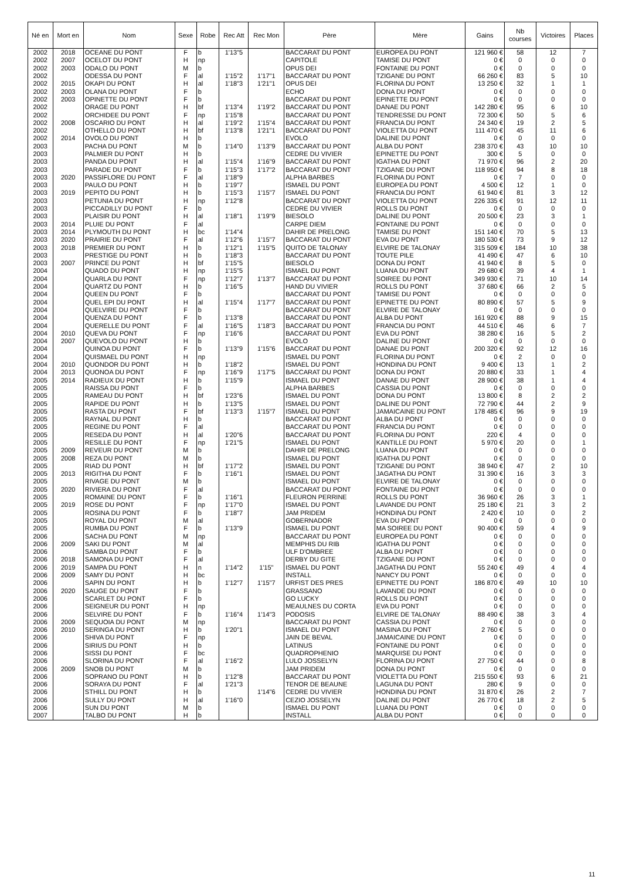| Né en | Mort en | Nom | Sexe | Robe | Rec Att | Rec Mon | Père | Mère | Gains | Nb courses | Victoires | Places |
| --- | --- | --- | --- | --- | --- | --- | --- | --- | --- | --- | --- | --- |
| 2002 | 2018 | OCEANE DU PONT | F | b | 1'13"5 | | BACCARAT DU PONT | EUROPEA DU PONT | 121 960 € | 58 | 12 | 7 |
| 2002 | 2007 | OCELOT DU PONT | H | np | | | CAPITOLE | TAMISE DU PONT | 0 € | 0 | 0 | 0 |
| 2002 | 2003 | ODALO DU PONT | M | b | | | OPUS DEI | FONTAINE DU PONT | 0 € | 0 | 0 | 0 |
| 2002 | | ODESSA DU PONT | F | al | 1'15"2 | 1'17"1 | BACCARAT DU PONT | TZIGANE DU PONT | 66 260 € | 83 | 5 | 10 |
| 2002 | 2015 | OKAPI DU PONT | H | al | 1'18"3 | 1'21"1 | OPUS DEI | FLORINA DU PONT | 13 250 € | 32 | 1 | 1 |
| 2002 | 2003 | OLANA DU PONT | F | b | | | ECHO | DONA DU PONT | 0 € | 0 | 0 | 0 |
| 2002 | 2003 | OPINETTE DU PONT | F | b | | | BACCARAT DU PONT | EPINETTE DU PONT | 0 € | 0 | 0 | 0 |
| 2002 | | ORAGE DU PONT | H | bf | 1'13"4 | 1'19"2 | BACCARAT DU PONT | DANAE DU PONT | 142 280 € | 95 | 6 | 10 |
| 2002 | | ORCHIDEE DU PONT | F | np | 1'15"8 | | BACCARAT DU PONT | TENDRESSE DU PONT | 72 300 € | 50 | 5 | 6 |
| 2002 | 2008 | OSCARIO DU PONT | H | al | 1'19"2 | 1'15"4 | BACCARAT DU PONT | FRANCIA DU PONT | 24 340 € | 19 | 2 | 5 |
| 2002 | | OTHELLO DU PONT | H | bf | 1'13"8 | 1'21"1 | BACCARAT DU PONT | VIOLETTA DU PONT | 111 470 € | 45 | 11 | 6 |
| 2002 | 2014 | OVOLO DU PONT | H | b | | | EVOLO | DALINE DU PONT | 0 € | 0 | 0 | 0 |
| 2003 | | PACHA DU PONT | M | b | 1'14"0 | 1'13"9 | BACCARAT DU PONT | ALBA DU PONT | 238 370 € | 43 | 10 | 10 |
| 2003 | | PALMIER DU PONT | H | b | | | CEDRE DU VIVIER | EPINETTE DU PONT | 300 € | 5 | 0 | 0 |
| 2003 | | PANDA DU PONT | H | al | 1'15"4 | 1'16"9 | BACCARAT DU PONT | IGATHA DU PONT | 71 970 € | 96 | 2 | 20 |
| 2003 | | PARADE DU PONT | F | b | 1'15"3 | 1'17"2 | BACCARAT DU PONT | TZIGANE DU PONT | 118 950 € | 94 | 8 | 18 |
| 2003 | 2020 | PASSIFLORE DU PONT | F | al | 1'18"9 | | ALPHA BARBES | FLORINA DU PONT | 0 € | 7 | 0 | 0 |
| 2003 | | PAULO DU PONT | H | b | 1'19"7 | | ISMAEL DU PONT | EUROPEA DU PONT | 4 500 € | 12 | 1 | 0 |
| 2003 | 2019 | PEPITO DU PONT | H | b | 1'15"3 | 1'15"7 | ISMAEL DU PONT | FRANCIA DU PONT | 61 940 € | 81 | 3 | 12 |
| 2003 | | PETUNIA DU PONT | H | np | 1'12"8 | | BACCARAT DU PONT | VIOLETTA DU PONT | 226 335 € | 91 | 12 | 11 |
| 2003 | | PICCADILLY DU PONT | F | b | | | CEDRE DU VIVIER | ROLLS DU PONT | 0 € | 0 | 0 | 0 |
| 2003 | | PLAISIR DU PONT | H | al | 1'18"1 | 1'19"9 | BIESOLO | DALINE DU PONT | 20 500 € | 23 | 3 | 1 |
| 2003 | 2014 | PLUIE DU PONT | F | al | | | CARPE DIEM | FONTAINE DU PONT | 0 € | 0 | 0 | 0 |
| 2003 | 2014 | PLYMOUTH DU PONT | H | bc | 1'14"4 | | DAHIR DE PRELONG | TAMISE DU PONT | 151 140 € | 70 | 5 | 13 |
| 2003 | 2020 | PRAIRIE DU PONT | F | al | 1'12"6 | 1'15"7 | BACCARAT DU PONT | EVA DU PONT | 180 530 € | 73 | 9 | 12 |
| 2003 | 2018 | PREMIER DU PONT | H | b | 1'12"1 | 1'15"5 | QUITO DE TALONAY | ELVIRE DE TALONAY | 315 509 € | 184 | 10 | 38 |
| 2003 | | PRESTIGE DU PONT | H | b | 1'18"3 | | BACCARAT DU PONT | TOUTE PILE | 41 490 € | 47 | 6 | 10 |
| 2003 | 2007 | PRINCE DU PONT | H | bf | 1'15"5 | | BIESOLO | DONA DU PONT | 41 940 € | 8 | 5 | 0 |
| 2004 | | QUADO DU PONT | H | np | 1'15"5 | | ISMAEL DU PONT | LUANA DU PONT | 29 680 € | 39 | 4 | 1 |
| 2004 | | QUARLA DU PONT | F | np | 1'12"7 | 1'13"7 | BACCARAT DU PONT | SOIREE DU PONT | 349 930 € | 71 | 10 | 14 |
| 2004 | | QUARTZ DU PONT | H | b | 1'16"5 | | HAND DU VIVIER | ROLLS DU PONT | 37 680 € | 66 | 2 | 5 |
| 2004 | | QUEEN DU PONT | F | b | | | BACCARAT DU PONT | TAMISE DU PONT | 0 € | 0 | 0 | 0 |
| 2004 | | QUEL EPI DU PONT | H | al | 1'15"4 | 1'17"7 | BACCARAT DU PONT | EPINETTE DU PONT | 80 890 € | 57 | 5 | 9 |
| 2004 | | QUELVIRE DU PONT | F | b | | | BACCARAT DU PONT | ELVIRE DE TALONAY | 0 € | 0 | 0 | 0 |
| 2004 | | QUENZA DU PONT | F | b | 1'13"8 | | BACCARAT DU PONT | ALBA DU PONT | 161 920 € | 88 | 9 | 15 |
| 2004 | | QUERELLE DU PONT | F | al | 1'16"5 | 1'18"3 | BACCARAT DU PONT | FRANCIA DU PONT | 44 510 € | 46 | 6 | 7 |
| 2004 | 2010 | QUEVA DU PONT | F | np | 1'16"6 | | BACCARAT DU PONT | EVA DU PONT | 38 280 € | 16 | 5 | 2 |
| 2004 | 2007 | QUEVOLO DU PONT | H | b | | | EVOLO | DALINE DU PONT | 0 € | 0 | 0 | 0 |
| 2004 | | QUINOA DU PONT | F | b | 1'13"9 | 1'15"6 | BACCARAT DU PONT | DANAE DU PONT | 200 320 € | 92 | 12 | 16 |
| 2004 | | QUISMAEL DU PONT | H | np | | | ISMAEL DU PONT | FLORINA DU PONT | 0 € | 2 | 0 | 0 |
| 2004 | 2010 | QUONDOR DU PONT | H | b | 1'18"2 | | ISMAEL DU PONT | HONDINA DU PONT | 9 400 € | 13 | 1 | 2 |
| 2004 | 2013 | QUONOA DU PONT | F | np | 1'16"9 | 1'17"5 | BACCARAT DU PONT | DONA DU PONT | 20 880 € | 33 | 1 | 4 |
| 2005 | 2014 | RADIEUX DU PONT | H | b | 1'15"9 | | ISMAEL DU PONT | DANAE DU PONT | 28 900 € | 38 | 1 | 4 |
| 2005 | | RAISSA DU PONT | F | b | | | ALPHA BARBES | CASSIA DU PONT | 0 € | 0 | 0 | 0 |
| 2005 | | RAMEAU DU PONT | H | bf | 1'23"6 | | ISMAEL DU PONT | DONA DU PONT | 13 800 € | 8 | 2 | 2 |
| 2005 | | RAPIDE DU PONT | H | b | 1'13"5 | | ISMAEL DU PONT | DALINE DU PONT | 72 790 € | 44 | 2 | 9 |
| 2005 | | RASTA DU PONT | F | bf | 1'13"3 | 1'15"7 | ISMAEL DU PONT | JAMAICAINE DU PONT | 178 485 € | 96 | 9 | 19 |
| 2005 | | RAYNAL DU PONT | H | b | | | BACCARAT DU PONT | ALBA DU PONT | 0 € | 0 | 0 | 0 |
| 2005 | | REGINE DU PONT | F | al | | | BACCARAT DU PONT | FRANCIA DU PONT | 0 € | 0 | 0 | 0 |
| 2005 | | RESEDA DU PONT | H | al | 1'20"6 | | BACCARAT DU PONT | FLORINA DU PONT | 220 € | 4 | 0 | 0 |
| 2005 | | RESILLE DU PONT | F | np | 1'21"5 | | ISMAEL DU PONT | KANTILLE DU PONT | 5 970 € | 20 | 0 | 1 |
| 2005 | 2009 | REVEUR DU PONT | M | b | | | DAHIR DE PRELONG | LUANA DU PONT | 0 € | 0 | 0 | 0 |
| 2005 | 2008 | REZA DU PONT | M | b | | | ISMAEL DU PONT | IGATHA DU PONT | 0 € | 0 | 0 | 0 |
| 2005 | | RIAD DU PONT | H | bf | 1'17"2 | | ISMAEL DU PONT | TZIGANE DU PONT | 38 940 € | 47 | 2 | 10 |
| 2005 | 2013 | RIGITHA DU PONT | F | b | 1'16"1 | | ISMAEL DU PONT | JAGATHA DU PONT | 31 390 € | 16 | 3 | 3 |
| 2005 | | RIVAGE DU PONT | M | b | | | ISMAEL DU PONT | ELVIRE DE TALONAY | 0 € | 0 | 0 | 0 |
| 2005 | 2020 | RIVIERA DU PONT | F | al | | | BACCARAT DU PONT | FONTAINE DU PONT | 0 € | 0 | 0 | 0 |
| 2005 | | ROMAINE DU PONT | F | b | 1'16"1 | | FLEURON PERRINE | ROLLS DU PONT | 36 960 € | 26 | 3 | 1 |
| 2005 | 2019 | ROSE DU PONT | F | np | 1'17"0 | | ISMAEL DU PONT | LAVANDE DU PONT | 25 180 € | 21 | 3 | 2 |
| 2005 | | ROSINA DU PONT | F | b | 1'18"7 | | JAM PRIDEM | HONDINA DU PONT | 2 420 € | 10 | 0 | 2 |
| 2005 | | ROYAL DU PONT | M | al | | | GOBERNADOR | EVA DU PONT | 0 € | 0 | 0 | 0 |
| 2005 | | RUMBA DU PONT | F | b | 1'13"9 | | ISMAEL DU PONT | MA SOIREE DU PONT | 90 400 € | 59 | 4 | 9 |
| 2006 | | SACHA DU PONT | M | np | | | BACCARAT DU PONT | EUROPEA DU PONT | 0 € | 0 | 0 | 0 |
| 2006 | 2009 | SAKI DU PONT | M | al | | | MEMPHIS DU RIB | IGATHA DU PONT | 0 € | 0 | 0 | 0 |
| 2006 | | SAMBA DU PONT | F | b | | | ULF D'OMBREE | ALBA DU PONT | 0 € | 0 | 0 | 0 |
| 2006 | 2018 | SAMONA DU PONT | F | al | | | DERBY DU GITE | TZIGANE DU PONT | 0 € | 0 | 0 | 0 |
| 2006 | 2019 | SAMPA DU PONT | H | n | 1'14"2 | 1'15" | ISMAEL DU PONT | JAGATHA DU PONT | 55 240 € | 49 | 4 | 4 |
| 2006 | 2009 | SAMY DU PONT | H | bc | | | INSTALL | NANCY DU PONT | 0 € | 0 | 0 | 0 |
| 2006 | | SAPIN DU PONT | H | b | 1'12"7 | 1'15"7 | URFIST DES PRES | EPINETTE DU PONT | 186 870 € | 49 | 10 | 10 |
| 2006 | 2020 | SAUGE DU PONT | F | b | | | GRASSANO | LAVANDE DU PONT | 0 € | 0 | 0 | 0 |
| 2006 | | SCARLET DU PONT | F | b | | | GO LUCKY | ROLLS DU PONT | 0 € | 0 | 0 | 0 |
| 2006 | | SEIGNEUR DU PONT | H | np | | | MEAULNES DU CORTA | EVA DU PONT | 0 € | 0 | 0 | 0 |
| 2006 | | SELVIRE DU PONT | F | b | 1'16"4 | 1'14"3 | PODOSIS | ELVIRE DE TALONAY | 88 490 € | 38 | 3 | 4 |
| 2006 | 2009 | SEQUOIA DU PONT | M | np | | | BACCARAT DU PONT | CASSIA DU PONT | 0 € | 0 | 0 | 0 |
| 2006 | 2010 | SERINGA DU PONT | H | b | 1'20"1 | | ISMAEL DU PONT | MASINA DU PONT | 2 760 € | 5 | 0 | 0 |
| 2006 | | SHIVA DU PONT | F | np | | | JAIN DE BEVAL | JAMAICAINE DU PONT | 0 € | 0 | 0 | 0 |
| 2006 | | SIRIUS DU PONT | H | b | | | LATINUS | FONTAINE DU PONT | 0 € | 0 | 0 | 0 |
| 2006 | | SISSI DU PONT | F | bc | | | QUADROPHENIO | MARQUISE DU PONT | 0 € | 0 | 0 | 0 |
| 2006 | | SLORINA DU PONT | F | al | 1'16"2 | | LULO JOSSELYN | FLORINA DU PONT | 27 750 € | 44 | 0 | 8 |
| 2006 | 2009 | SNOB DU PONT | M | b | | | JAM PRIDEM | DONA DU PONT | 0 € | 0 | 0 | 0 |
| 2006 | | SOPRANO DU PONT | H | b | 1'12"8 | | BACCARAT DU PONT | VIOLETTA DU PONT | 215 550 € | 93 | 6 | 21 |
| 2006 | | SORAYA DU PONT | F | al | 1'21"3 | | TENOR DE BEAUNE | LAGUNA DU PONT | 280 € | 9 | 0 | 0 |
| 2006 | | STHILL DU PONT | H | b | | 1'14"6 | CEDRE DU VIVIER | HONDINA DU PONT | 31 870 € | 26 | 2 | 7 |
| 2006 | | SULLY DU PONT | H | al | 1'16"0 | | CEZIO JOSSELYN | DALINE DU PONT | 26 770 € | 18 | 2 | 5 |
| 2006 | | SUN DU PONT | M | b | | | ISMAEL DU PONT | LUANA DU PONT | 0 € | 0 | 0 | 0 |
| 2007 | | TALBO DU PONT | H | b | | | INSTALL | ALBA DU PONT | 0 € | 0 | 0 | 0 |
11